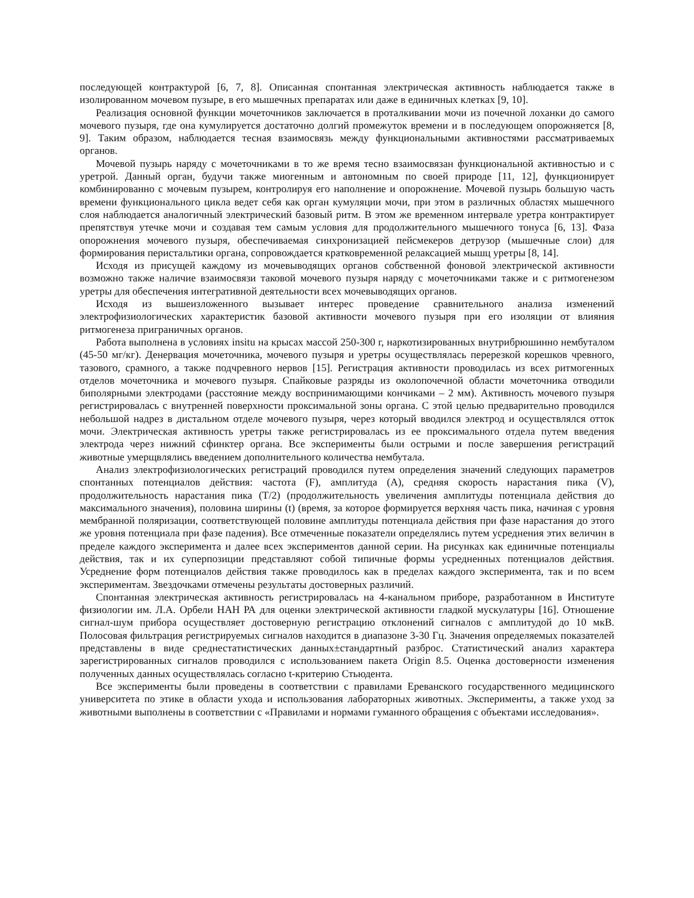последующей контрактурой [6, 7, 8]. Описанная спонтанная электрическая активность наблюдается также в изолированном мочевом пузыре, в его мышечных препаратах или даже в единичных клетках [9, 10].
Реализация основной функции мочеточников заключается в проталкивании мочи из почечной лоханки до самого мочевого пузыря, где она кумулируется достаточно долгий промежуток времени и в последующем опорожняется [8, 9]. Таким образом, наблюдается тесная взаимосвязь между функциональными активностями рассматриваемых органов.
Мочевой пузырь наряду с мочеточниками в то же время тесно взаимосвязан функциональной активностью и с уретрой. Данный орган, будучи также миогенным и автономным по своей природе [11, 12], функционирует комбинированно с мочевым пузырем, контролируя его наполнение и опорожнение. Мочевой пузырь большую часть времени функционального цикла ведет себя как орган кумуляции мочи, при этом в различных областях мышечного слоя наблюдается аналогичный электрический базовый ритм. В этом же временном интервале уретра контрактирует препятствуя утечке мочи и создавая тем самым условия для продолжительного мышечного тонуса [6, 13]. Фаза опорожнения мочевого пузыря, обеспечиваемая синхронизацией пейсмекеров детрузор (мышечные слои) для формирования перистальтики органа, сопровождается кратковременной релаксацией мышц уретры [8, 14].
Исходя из присущей каждому из мочевыводящих органов собственной фоновой электрической активности возможно также наличие взаимосвязи таковой мочевого пузыря наряду с мочеточниками также и с ритмогенезом уретры для обеспечения интегративной деятельности всех мочевыводящих органов.
Исходя из вышеизложенного вызывает интерес проведение сравнительного анализа изменений электрофизиологических характеристик базовой активности мочевого пузыря при его изоляции от влияния ритмогенеза приграничных органов.
Работа выполнена в условиях insitu на крысах массой 250-300 г, наркотизированных внутрибрюшинно нембуталом (45-50 мг/кг). Денервация мочеточника, мочевого пузыря и уретры осуществлялась перерезкой корешков чревного, тазового, срамного, а также подчревного нервов [15]. Регистрация активности проводилась из всех ритмогенных отделов мочеточника и мочевого пузыря. Спайковые разряды из околопочечной области мочеточника отводили биполярными электродами (расстояние между воспринимающими кончиками – 2 мм). Активность мочевого пузыря регистрировалась с внутренней поверхности проксимальной зоны органа. С этой целью предварительно проводился небольшой надрез в дистальном отделе мочевого пузыря, через который вводился электрод и осуществлялся отток мочи. Электрическая активность уретры также регистрировалась из ее проксимального отдела путем введения электрода через нижний сфинктер органа. Все эксперименты были острыми и после завершения регистраций животные умерщвлялись введением дополнительного количества нембутала.
Анализ электрофизиологических регистраций проводился путем определения значений следующих параметров спонтанных потенциалов действия: частота (F), амплитуда (A), средняя скорость нарастания пика (V), продолжительность нарастания пика (T/2) (продолжительность увеличения амплитуды потенциала действия до максимального значения), половина ширины (t) (время, за которое формируется верхняя часть пика, начиная с уровня мембранной поляризации, соответствующей половине амплитуды потенциала действия при фазе нарастания до этого же уровня потенциала при фазе падения). Все отмеченные показатели определялись путем усреднения этих величин в пределе каждого эксперимента и далее всех экспериментов данной серии. На рисунках как единичные потенциалы действия, так и их суперпозиции представляют собой типичные формы усредненных потенциалов действия. Усреднение форм потенциалов действия также проводилось как в пределах каждого эксперимента, так и по всем экспериментам. Звездочками отмечены результаты достоверных различий.
Спонтанная электрическая активность регистрировалась на 4-канальном приборе, разработанном в Институте физиологии им. Л.А. Орбели НАН РА для оценки электрической активности гладкой мускулатуры [16]. Отношение сигнал-шум прибора осуществляет достоверную регистрацию отклонений сигналов с амплитудой до 10 мкВ. Полосовая фильтрация регистрируемых сигналов находится в диапазоне 3-30 Гц. Значения определяемых показателей представлены в виде среднестатистических данных±стандартный разброс. Статистический анализ характера зарегистрированных сигналов проводился с использованием пакета Origin 8.5. Оценка достоверности изменения полученных данных осуществлялась согласно t-критерию Стьюдента.
Все эксперименты были проведены в соответствии с правилами Ереванского государственного медицинского университета по этике в области ухода и использования лабораторных животных. Эксперименты, а также уход за животными выполнены в соответствии с «Правилами и нормами гуманного обращения с объектами исследования».